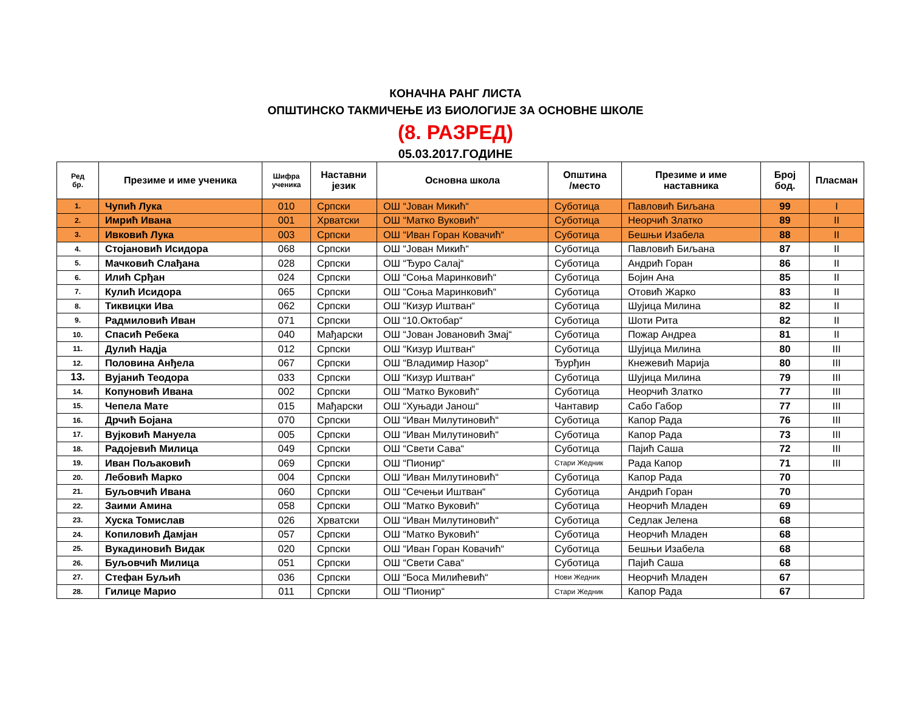КОНАЧНА РАНГ ЛИСТА
ОПШТИНСКО ТАКМИЧЕЊЕ ИЗ БИОЛОГИЈЕ ЗА ОСНОВНЕ ШКОЛЕ
(8. РАЗРЕД)
05.03.2017.ГОДИНЕ
| Ред бр. | Презиме и име ученика | Шифра ученика | Наставни језик | Основна школа | Општина /место | Презиме и име наставника | Број бод. | Пласман |
| --- | --- | --- | --- | --- | --- | --- | --- | --- |
| 1. | Чупић Лука | 010 | Српски | ОШ “Јован Микић“ | Суботица | Павловић Биљана | 99 | I |
| 2. | Имрић Ивана | 001 | Хрватски | ОШ “Матко Вуковић“ | Суботица | Неорчић Златко | 89 | II |
| 3. | Ивковић Лука | 003 | Српски | ОШ “Иван Горан Ковачић“ | Суботица | Бешњи Изабела | 88 | II |
| 4. | Стојановић Исидора | 068 | Српски | ОШ “Јован Микић“ | Суботица | Павловић Биљана | 87 | II |
| 5. | Мачковић Слађана | 028 | Српски | ОШ “Ђуро Салај“ | Суботица | Андрић Горан | 86 | II |
| 6. | Илић Срђан | 024 | Српски | ОШ “Соња Маринковић“ | Суботица | Бојин Ана | 85 | II |
| 7. | Кулић Исидора | 065 | Српски | ОШ “Соња Маринковић“ | Суботица | Отовић Жарко | 83 | II |
| 8. | Тиквицки Ива | 062 | Српски | ОШ “Кизур Иштван“ | Суботица | Шујица Милина | 82 | II |
| 9. | Радмиловић Иван | 071 | Српски | ОШ “10.Октобар“ | Суботица | Шоти Рита | 82 | II |
| 10. | Спасић Ребека | 040 | Мађарски | ОШ “Јован Јовановић Змај“ | Суботица | Пожар Андреа | 81 | II |
| 11. | Дулић Надја | 012 | Српски | ОШ “Кизур Иштван“ | Суботица | Шујица Милина | 80 | III |
| 12. | Половина Анђела | 067 | Српски | ОШ “Владимир Назор“ | Ђурђин | Кнежевић Марија | 80 | III |
| 13. | Вујанић Теодора | 033 | Српски | ОШ “Кизур Иштван“ | Суботица | Шујица Милина | 79 | III |
| 14. | Копуновић Ивана | 002 | Српски | ОШ “Матко Вуковић“ | Суботица | Неорчић Златко | 77 | III |
| 15. | Чепела Мате | 015 | Мађарски | ОШ “Хуњади Јанош“ | Чантавир | Сабо Габор | 77 | III |
| 16. | Дрчић Бојана | 070 | Српски | ОШ “Иван Милутиновић“ | Суботица | Капор Рада | 76 | III |
| 17. | Вујковић Мануела | 005 | Српски | ОШ “Иван Милутиновић“ | Суботица | Капор Рада | 73 | III |
| 18. | Радојевић Милица | 049 | Српски | ОШ “Свети Сава“ | Суботица | Пајић Саша | 72 | III |
| 19. | Иван Пољаковић | 069 | Српски | ОШ “Пионир“ | Стари Жедник | Рада Капор | 71 | III |
| 20. | Лебовић Марко | 004 | Српски | ОШ “Иван Милутиновић“ | Суботица | Капор Рада | 70 | |
| 21. | Буљовчић Ивана | 060 | Српски | ОШ “Сечењи Иштван“ | Суботица | Андрић Горан | 70 | |
| 22. | Заими Амина | 058 | Српски | ОШ “Матко Вуковић“ | Суботица | Неорчић Младен | 69 | |
| 23. | Хуска Томислав | 026 | Хрватски | ОШ “Иван Милутиновић“ | Суботица | Седлак Јелена | 68 | |
| 24. | Копиловић Дамјан | 057 | Српски | ОШ “Матко Вуковић“ | Суботица | Неорчић Младен | 68 | |
| 25. | Вукадиновић Видак | 020 | Српски | ОШ “Иван Горан Ковачић“ | Суботица | Бешњи Изабела | 68 | |
| 26. | Буљовчић Милица | 051 | Српски | ОШ “Свети Сава“ | Суботица | Пајић Саша | 68 | |
| 27. | Стефан Буљић | 036 | Српски | ОШ “Боса Милићевић“ | Нови Жедник | Неорчић Младен | 67 | |
| 28. | Гилице Марио | 011 | Српски | ОШ “Пионир“ | Стари Жедник | Капор Рада | 67 | |